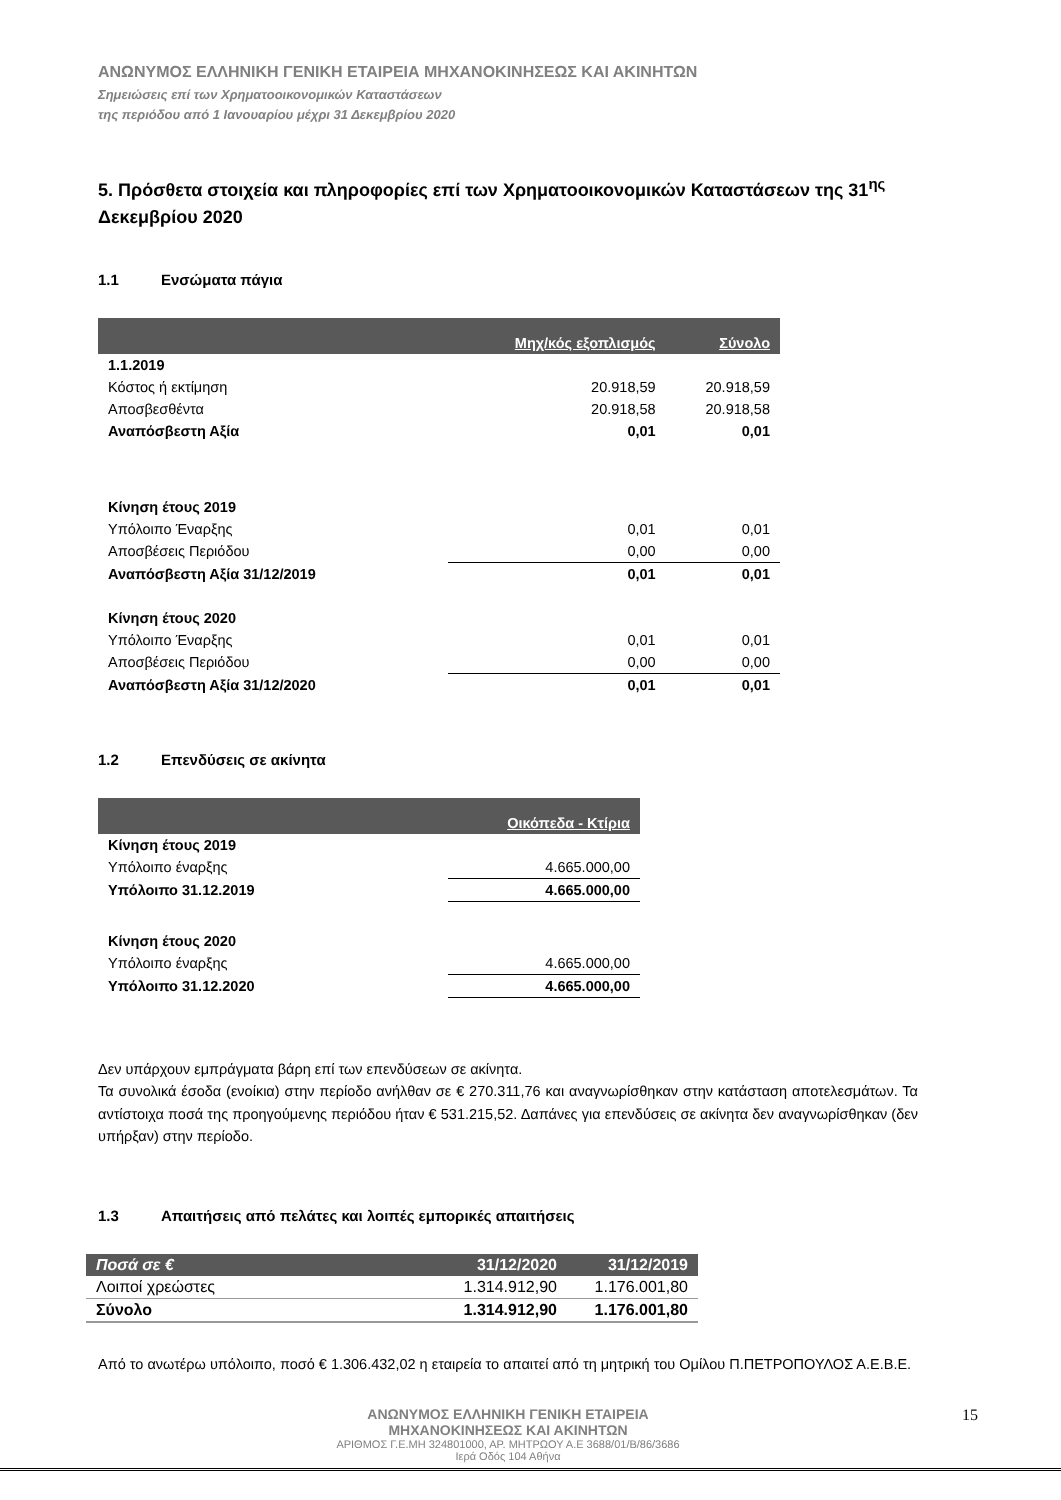ΑΝΩΝΥΜΟΣ ΕΛΛΗΝΙΚΗ ΓΕΝΙΚΗ ΕΤΑΙΡΕΙΑ ΜΗΧΑΝΟΚΙΝΗΣΕΩΣ ΚΑΙ ΑΚΙΝΗΤΩΝ
Σημειώσεις επί των Χρηματοοικονομικών Καταστάσεων
της περιόδου από 1 Ιανουαρίου μέχρι 31 Δεκεμβρίου 2020
5. Πρόσθετα στοιχεία και πληροφορίες επί των Χρηματοοικονομικών Καταστάσεων της 31<sup>ης</sup> Δεκεμβρίου 2020
1.1 Ενσώματα πάγια
| | Μηχ/κός εξοπλισμός | Σύνολο |
| --- | --- | --- |
| 1.1.2019 | | |
| Κόστος ή εκτίμηση | 20.918,59 | 20.918,59 |
| Αποσβεσθέντα | 20.918,58 | 20.918,58 |
| Αναπόσβεστη Αξία | 0,01 | 0,01 |
| Κίνηση έτους 2019 | | |
| Υπόλοιπο Έναρξης | 0,01 | 0,01 |
| Αποσβέσεις Περιόδου | 0,00 | 0,00 |
| Αναπόσβεστη Αξία 31/12/2019 | 0,01 | 0,01 |
| Κίνηση έτους 2020 | | |
| Υπόλοιπο Έναρξης | 0,01 | 0,01 |
| Αποσβέσεις Περιόδου | 0,00 | 0,00 |
| Αναπόσβεστη Αξία 31/12/2020 | 0,01 | 0,01 |
1.2 Επενδύσεις σε ακίνητα
| | Οικόπεδα - Κτίρια |
| --- | --- |
| Κίνηση έτους 2019 | |
| Υπόλοιπο έναρξης | 4.665.000,00 |
| Υπόλοιπο 31.12.2019 | 4.665.000,00 |
| Κίνηση έτους 2020 | |
| Υπόλοιπο έναρξης | 4.665.000,00 |
| Υπόλοιπο 31.12.2020 | 4.665.000,00 |
Δεν υπάρχουν εμπράγματα βάρη επί των επενδύσεων σε ακίνητα.
Τα συνολικά έσοδα (ενοίκια) στην περίοδο ανήλθαν σε € 270.311,76 και αναγνωρίσθηκαν στην κατάσταση αποτελεσμάτων. Τα αντίστοιχα ποσά της προηγούμενης περιόδου ήταν € 531.215,52. Δαπάνες για επενδύσεις σε ακίνητα δεν αναγνωρίσθηκαν (δεν υπήρξαν) στην περίοδο.
1.3 Απαιτήσεις από πελάτες και λοιπές εμπορικές απαιτήσεις
| Ποσά σε € | 31/12/2020 | 31/12/2019 |
| Λοιποί χρεώστες | 1.314.912,90 | 1.176.001,80 |
| Σύνολο | 1.314.912,90 | 1.176.001,80 |
Από το ανωτέρω υπόλοιπο, ποσό € 1.306.432,02 η εταιρεία το απαιτεί από τη μητρική του Ομίλου Π.ΠΕΤΡΟΠΟΥΛΟΣ Α.Ε.Β.Ε.
15 ΑΝΩΝΥΜΟΣ ΕΛΛΗΝΙΚΗ ΓΕΝΙΚΗ ΕΤΑΙΡΕΙΑ
ΜΗΧΑΝΟΚΙΝΗΣΕΩΣ ΚΑΙ ΑΚΙΝΗΤΩΝ
ΑΡΙΘΜΟΣ Γ.Ε.ΜΗ 324801000, ΑΡ. ΜΗΤΡΩΟΥ Α.Ε 3688/01/Β/86/3686
Ιερά Οδός 104 Αθήνα